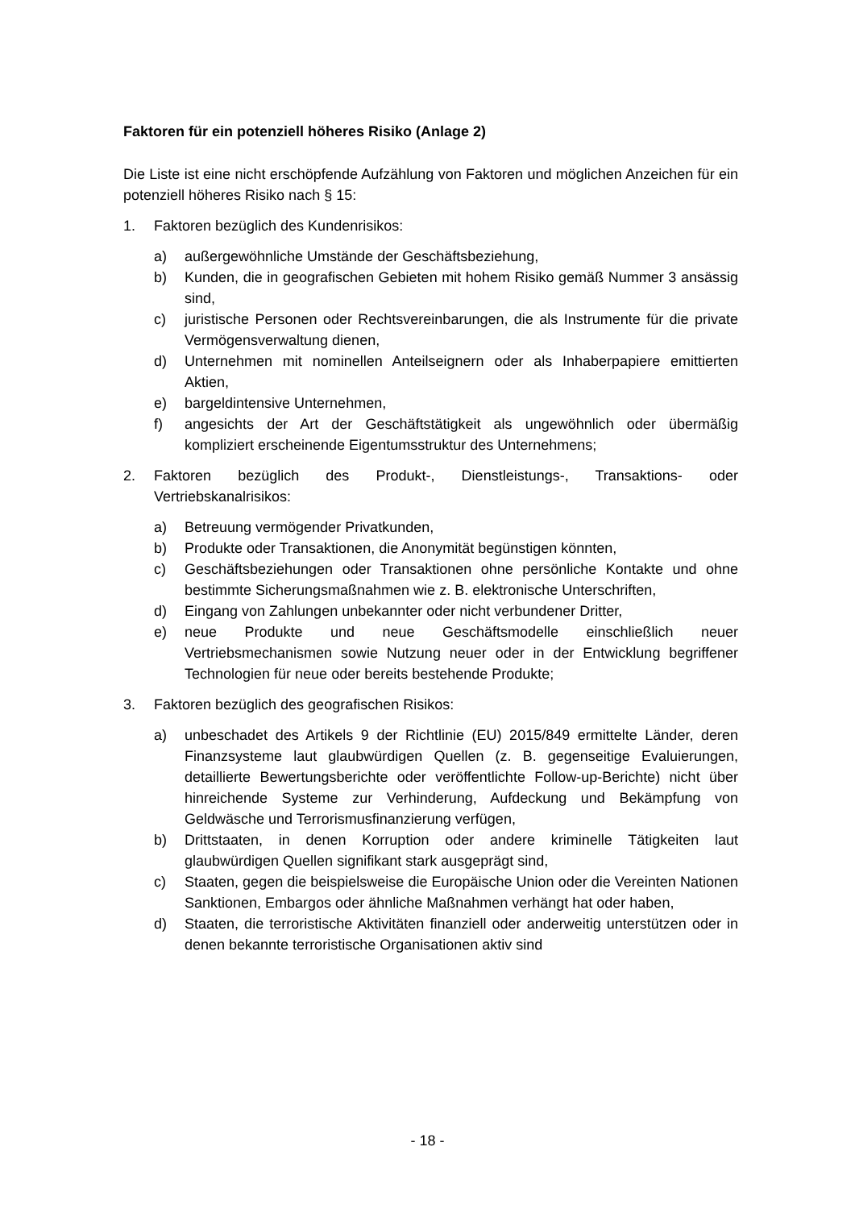Faktoren für ein potenziell höheres Risiko (Anlage 2)
Die Liste ist eine nicht erschöpfende Aufzählung von Faktoren und möglichen Anzeichen für ein potenziell höheres Risiko nach § 15:
1. Faktoren bezüglich des Kundenrisikos:
a) außergewöhnliche Umstände der Geschäftsbeziehung,
b) Kunden, die in geografischen Gebieten mit hohem Risiko gemäß Nummer 3 ansässig sind,
c) juristische Personen oder Rechtsvereinbarungen, die als Instrumente für die private Vermögensverwaltung dienen,
d) Unternehmen mit nominellen Anteilseignern oder als Inhaberpapiere emittierten Aktien,
e) bargeldintensive Unternehmen,
f) angesichts der Art der Geschäftstätigkeit als ungewöhnlich oder übermäßig kompliziert erscheinende Eigentumsstruktur des Unternehmens;
2. Faktoren bezüglich des Produkt-, Dienstleistungs-, Transaktions- oder Vertriebskanalrisikos:
a) Betreuung vermögender Privatkunden,
b) Produkte oder Transaktionen, die Anonymität begünstigen könnten,
c) Geschäftsbeziehungen oder Transaktionen ohne persönliche Kontakte und ohne bestimmte Sicherungsmaßnahmen wie z. B. elektronische Unterschriften,
d) Eingang von Zahlungen unbekannter oder nicht verbundener Dritter,
e) neue Produkte und neue Geschäftsmodelle einschließlich neuer Vertriebsmechanismen sowie Nutzung neuer oder in der Entwicklung begriffener Technologien für neue oder bereits bestehende Produkte;
3. Faktoren bezüglich des geografischen Risikos:
a) unbeschadet des Artikels 9 der Richtlinie (EU) 2015/849 ermittelte Länder, deren Finanzsysteme laut glaubwürdigen Quellen (z. B. gegenseitige Evaluierungen, detaillierte Bewertungsberichte oder veröffentlichte Follow-up-Berichte) nicht über hinreichende Systeme zur Verhinderung, Aufdeckung und Bekämpfung von Geldwäsche und Terrorismusfinanzierung verfügen,
b) Drittstaaten, in denen Korruption oder andere kriminelle Tätigkeiten laut glaubwürdigen Quellen signifikant stark ausgeprägt sind,
c) Staaten, gegen die beispielsweise die Europäische Union oder die Vereinten Nationen Sanktionen, Embargos oder ähnliche Maßnahmen verhängt hat oder haben,
d) Staaten, die terroristische Aktivitäten finanziell oder anderweitig unterstützen oder in denen bekannte terroristische Organisationen aktiv sind
- 18 -